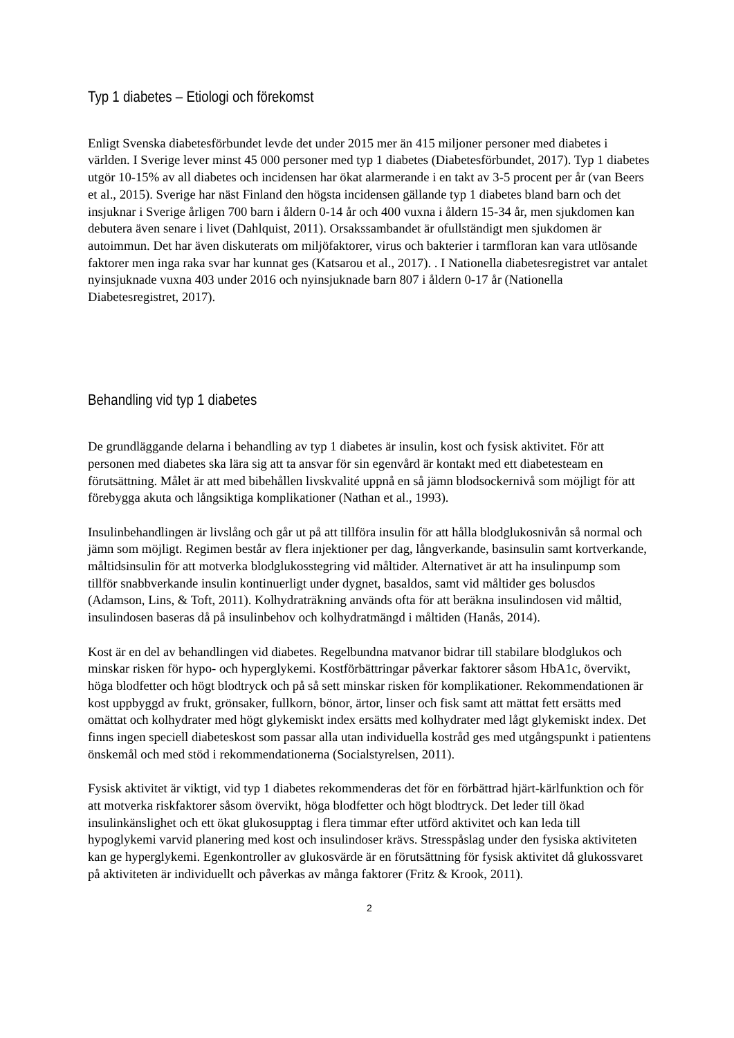Typ 1 diabetes – Etiologi och förekomst
Enligt Svenska diabetesförbundet levde det under 2015 mer än 415 miljoner personer med diabetes i världen. I Sverige lever minst 45 000 personer med typ 1 diabetes (Diabetesförbundet, 2017). Typ 1 diabetes utgör 10-15% av all diabetes och incidensen har ökat alarmerande i en takt av 3-5 procent per år (van Beers et al., 2015). Sverige har näst Finland den högsta incidensen gällande typ 1 diabetes bland barn och det insjuknar i Sverige årligen 700 barn i åldern 0-14 år och 400 vuxna i åldern 15-34 år, men sjukdomen kan debutera även senare i livet (Dahlquist, 2011). Orsakssambandet är ofullständigt men sjukdomen är autoimmun. Det har även diskuterats om miljöfaktorer, virus och bakterier i tarmfloran kan vara utlösande faktorer men inga raka svar har kunnat ges (Katsarou et al., 2017). . I Nationella diabetesregistret var antalet nyinsjuknade vuxna 403 under 2016 och nyinsjuknade barn 807 i åldern 0-17 år (Nationella Diabetesregistret, 2017).
Behandling vid typ 1 diabetes
De grundläggande delarna i behandling av typ 1 diabetes är insulin, kost och fysisk aktivitet. För att personen med diabetes ska lära sig att ta ansvar för sin egenvård är kontakt med ett diabetesteam en förutsättning. Målet är att med bibehållen livskvalité uppnå en så jämn blodsockernivå som möjligt för att förebygga akuta och långsiktiga komplikationer (Nathan et al., 1993).
Insulinbehandlingen är livslång och går ut på att tillföra insulin för att hålla blodglukosnivån så normal och jämn som möjligt. Regimen består av flera injektioner per dag, långverkande, basinsulin samt kortverkande, måltidsinsulin för att motverka blodglukosstegring vid måltider. Alternativet är att ha insulinpump som tillför snabbverkande insulin kontinuerligt under dygnet, basaldos, samt vid måltider ges bolusdos (Adamson, Lins, & Toft, 2011). Kolhydraträkning används ofta för att beräkna insulindosen vid måltid, insulindosen baseras då på insulinbehov och kolhydratmängd i måltiden (Hanås, 2014).
Kost är en del av behandlingen vid diabetes. Regelbundna matvanor bidrar till stabilare blodglukos och minskar risken för hypo- och hyperglykemi. Kostförbättringar påverkar faktorer såsom HbA1c, övervikt, höga blodfetter och högt blodtryck och på så sett minskar risken för komplikationer. Rekommendationen är kost uppbyggd av frukt, grönsaker, fullkorn, bönor, ärtor, linser och fisk samt att mättat fett ersätts med omättat och kolhydrater med högt glykemiskt index ersätts med kolhydrater med lågt glykemiskt index. Det finns ingen speciell diabeteskost som passar alla utan individuella kostråd ges med utgångspunkt i patientens önskemål och med stöd i rekommendationerna (Socialstyrelsen, 2011).
Fysisk aktivitet är viktigt, vid typ 1 diabetes rekommenderas det för en förbättrad hjärt-kärlfunktion och för att motverka riskfaktorer såsom övervikt, höga blodfetter och högt blodtryck. Det leder till ökad insulinkänslighet och ett ökat glukosupptag i flera timmar efter utförd aktivitet och kan leda till hypoglykemi varvid planering med kost och insulindoser krävs. Stresspåslag under den fysiska aktiviteten kan ge hyperglykemi. Egenkontroller av glukosvärde är en förutsättning för fysisk aktivitet då glukossvaret på aktiviteten är individuellt och påverkas av många faktorer (Fritz & Krook, 2011).
2